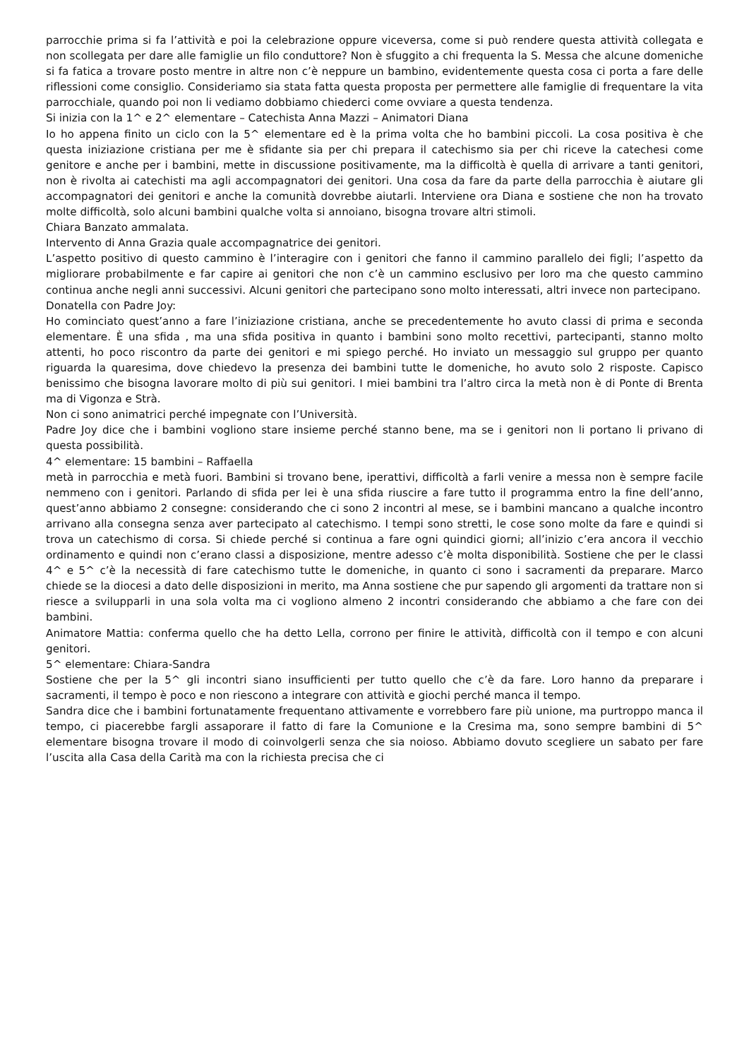parrocchie prima si fa l’attività e poi la celebrazione oppure viceversa, come si può rendere questa attività collegata e non scollegata per dare alle famiglie un filo conduttore? Non è sfuggito a chi frequenta la S. Messa che alcune domeniche si fa fatica a trovare posto mentre in altre non c’è neppure un bambino, evidentemente questa cosa ci porta a fare delle riflessioni come consiglio. Consideriamo sia stata fatta questa proposta per permettere alle famiglie di frequentare la vita parrocchiale, quando poi non li vediamo dobbiamo chiederci come ovviare a questa tendenza.
Si inizia con la 1^ e 2^ elementare – Catechista Anna Mazzi – Animatori Diana
Io ho appena finito un ciclo con la 5^ elementare ed è la prima volta che ho bambini piccoli. La cosa positiva è che questa iniziazione cristiana per me è sfidante sia per chi prepara il catechismo sia per chi riceve la catechesi come genitore e anche per i bambini, mette in discussione positivamente, ma la difficoltà è quella di arrivare a tanti genitori, non è rivolta ai catechisti ma agli accompagnatori dei genitori. Una cosa da fare da parte della parrocchia è aiutare gli accompagnatori dei genitori e anche la comunità dovrebbe aiutarli. Interviene ora Diana e sostiene che non ha trovato molte difficoltà, solo alcuni bambini qualche volta si annoiano, bisogna trovare altri stimoli.
Chiara Banzato ammalata.
Intervento di Anna Grazia quale accompagnatrice dei genitori.
L’aspetto positivo di questo cammino è l’interagire con i genitori che fanno il cammino parallelo dei figli; l’aspetto da migliorare probabilmente e far capire ai genitori che non c’è un cammino esclusivo per loro ma che questo cammino continua anche negli anni successivi. Alcuni genitori che partecipano sono molto interessati, altri invece non partecipano.
Donatella con Padre Joy:
Ho cominciato quest’anno a fare l’iniziazione cristiana, anche se precedentemente ho avuto classi di prima e seconda elementare. È una sfida , ma una sfida positiva in quanto i bambini sono molto recettivi, partecipanti, stanno molto attenti, ho poco riscontro da parte dei genitori e mi spiego perché. Ho inviato un messaggio sul gruppo per quanto riguarda la quaresima, dove chiedevo la presenza dei bambini tutte le domeniche, ho avuto solo 2 risposte. Capisco benissimo che bisogna lavorare molto di più sui genitori. I miei bambini tra l’altro circa la metà non è di Ponte di Brenta ma di Vigonza e Strà.
Non ci sono animatrici perché impegnate con l’Università.
Padre Joy dice che i bambini vogliono stare insieme perché stanno bene, ma se i genitori non li portano li privano di questa possibilità.
4^ elementare: 15 bambini – Raffaella
metà in parrocchia e metà fuori. Bambini si trovano bene, iperattivi, difficoltà a farli venire a messa non è sempre facile nemmeno con i genitori. Parlando di sfida per lei è una sfida riuscire a fare tutto il programma entro la fine dell’anno, quest’anno abbiamo 2 consegne: considerando che ci sono 2 incontri al mese, se i bambini mancano a qualche incontro arrivano alla consegna senza aver partecipato al catechismo. I tempi sono stretti, le cose sono molte da fare e quindi si trova un catechismo di corsa. Si chiede perché si continua a fare ogni quindici giorni; all’inizio c’era ancora il vecchio ordinamento e quindi non c’erano classi a disposizione, mentre adesso c’è molta disponibilità. Sostiene che per le classi 4^ e 5^ c’è la necessità di fare catechismo tutte le domeniche, in quanto ci sono i sacramenti da preparare. Marco chiede se la diocesi a dato delle disposizioni in merito, ma Anna sostiene che pur sapendo gli argomenti da trattare non si riesce a svilupparli in una sola volta ma ci vogliono almeno 2 incontri considerando che abbiamo a che fare con dei bambini.
Animatore Mattia: conferma quello che ha detto Lella, corrono per finire le attività, difficoltà con il tempo e con alcuni genitori.
5^ elementare: Chiara-Sandra
Sostiene che per la 5^ gli incontri siano insufficienti per tutto quello che c’è da fare. Loro hanno da preparare i sacramenti, il tempo è poco e non riescono a integrare con attività e giochi perché manca il tempo.
Sandra dice che i bambini fortunatamente frequentano attivamente e vorrebbero fare più unione, ma purtroppo manca il tempo, ci piacerebbe fargli assaporare il fatto di fare la Comunione e la Cresima ma, sono sempre bambini di 5^ elementare bisogna trovare il modo di coinvolgerli senza che sia noioso. Abbiamo dovuto scegliere un sabato per fare l’uscita alla Casa della Carità ma con la richiesta precisa che ci